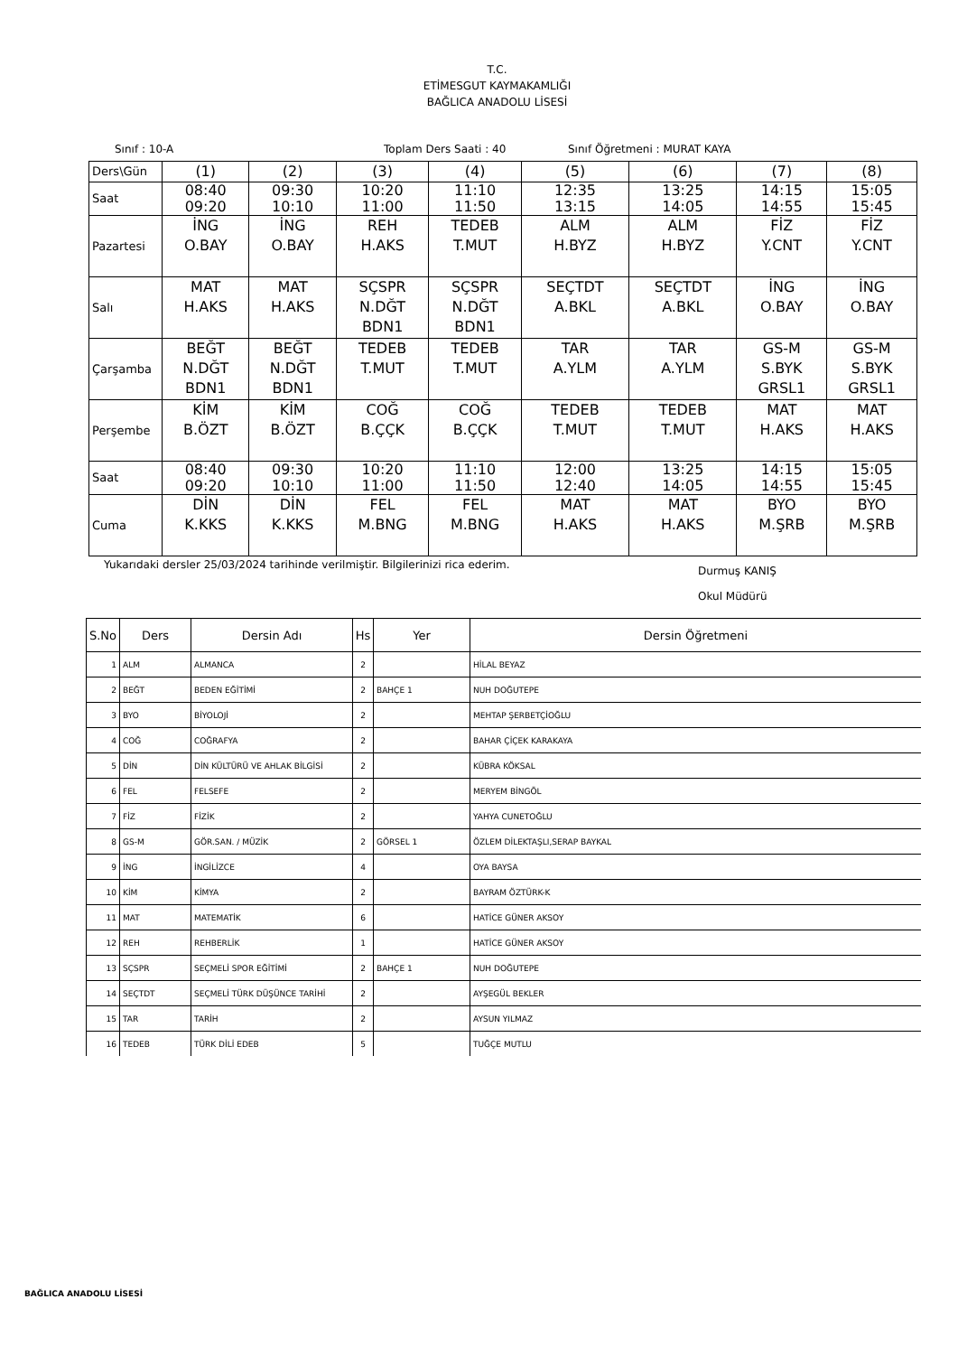T.C.
ETİMESGUT KAYMAKAMLIĞI
BAĞLICA ANADOLU LİSESİ
Sınıf : 10-A Toplam Ders Saati : 40 Sınıf Öğretmeni : MURAT KAYA
| Ders\Gün | (1) | (2) | (3) | (4) | (5) | (6) | (7) | (8) |
| Saat | 08:40 09:20 | 09:30 10:10 | 10:20 11:00 | 11:10 11:50 | 12:35 13:15 | 13:25 14:05 | 14:15 14:55 | 15:05 15:45 |
| Pazartesi | İNG O.BAY | İNG O.BAY | REH H.AKS | TEDEB T.MUT | ALM H.BYZ | ALM H.BYZ | FİZ Y.CNT | FİZ Y.CNT |
| Salı | MAT H.AKS | MAT H.AKS | SÇSPR N.DĞT BDN1 | SÇSPR N.DĞT BDN1 | SEÇTDT A.BKL | SEÇTDT A.BKL | İNG O.BAY | İNG O.BAY |
| Çarşamba | BEĞT N.DĞT BDN1 | BEĞT N.DĞT BDN1 | TEDEB T.MUT | TEDEB T.MUT | TAR A.YLM | TAR A.YLM | GS-M S.BYK GRSL1 | GS-M S.BYK GRSL1 |
| Perşembe | KİM B.ÖZT | KİM B.ÖZT | COĞ B.ÇÇK | COĞ B.ÇÇK | TEDEB T.MUT | TEDEB T.MUT | MAT H.AKS | MAT H.AKS |
| Saat | 08:40 09:20 | 09:30 10:10 | 10:20 11:00 | 11:10 11:50 | 12:00 12:40 | 13:25 14:05 | 14:15 14:55 | 15:05 15:45 |
| Cuma | DİN K.KKS | DİN K.KKS | FEL M.BNG | FEL M.BNG | MAT H.AKS | MAT H.AKS | BYO M.ŞRB | BYO M.ŞRB |
Yukarıdaki dersler 25/03/2024 tarihinde verilmiştir. Bilgilerinizi rica ederim. Durmuş KANIŞ
Okul Müdürü
| S.No | Ders | Dersin Adı | Hs | Yer | Dersin Öğretmeni |
| --- | --- | --- | --- | --- | --- |
| 1 | ALM | ALMANCA | 2 | | HİLAL BEYAZ |
| 2 | BEĞT | BEDEN EĞİTİMİ | 2 | BAHÇE 1 | NUH DOĞUTEPE |
| 3 | BYO | BİYOLOJİ | 2 | | MEHTAP ŞERBETÇİOĞLU |
| 4 | COĞ | COĞRAFYA | 2 | | BAHAR ÇİÇEK KARAKAYA |
| 5 | DİN | DİN KÜLTÜRÜ VE AHLAK BİLGİSİ | 2 | | KÜBRA KÖKSAL |
| 6 | FEL | FELSEFE | 2 | | MERYEM BİNGÖL |
| 7 | FİZ | FİZİK | 2 | | YAHYA CUNETOĞLU |
| 8 | GS-M | GÖR.SAN. / MÜZİK | 2 | GÖRSEL 1 | ÖZLEM DİLEKTAŞLI,SERAP BAYKAL |
| 9 | İNG | İNGİLİZCE | 4 | | OYA BAYSA |
| 10 | KİM | KİMYA | 2 | | BAYRAM ÖZTÜRK-K |
| 11 | MAT | MATEMATİK | 6 | | HATİCE GÜNER AKSOY |
| 12 | REH | REHBERLİK | 1 | | HATİCE GÜNER AKSOY |
| 13 | SÇSPR | SEÇMELİ SPOR EĞİTİMİ | 2 | BAHÇE 1 | NUH DOĞUTEPE |
| 14 | SEÇTDT | SEÇMELİ TÜRK DÜŞÜNCE TARİHİ | 2 | | AYŞEGÜL BEKLER |
| 15 | TAR | TARİH | 2 | | AYSUN YILMAZ |
| 16 | TEDEB | TÜRK DİLİ EDEB | 5 | | TUĞÇE MUTLU |
BAĞLICA ANADOLU LİSESİ